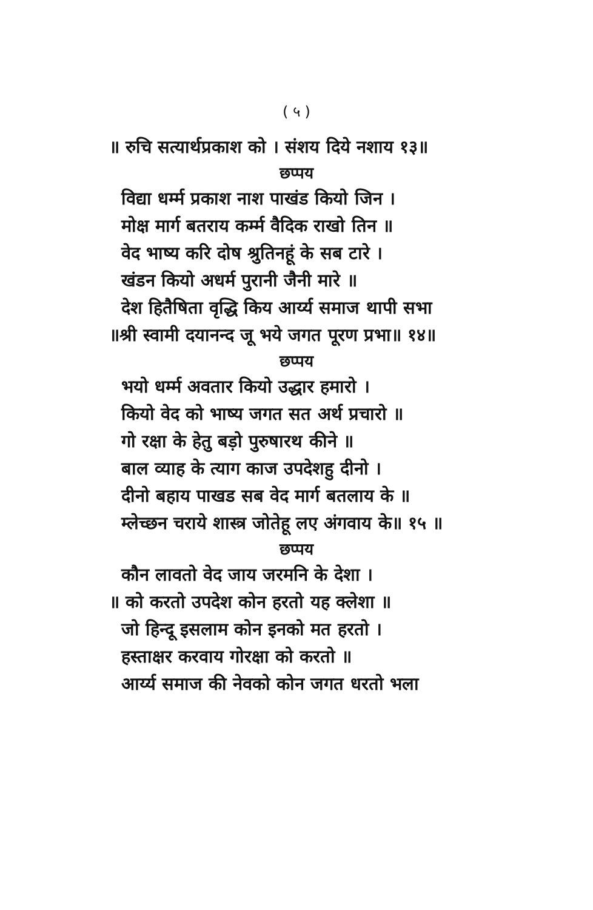( ५ )
॥ रुचि सत्यार्थप्रकाश को । संशय दिये नशाय १३॥
छप्पय
विद्या धर्म्म प्रकाश नाश पाखंड कियो जिन ।
मोक्ष मार्ग बतराय कर्म्म वैदिक राखो तिन ॥
वेद भाष्य करि दोष श्रुतिनहूं के सब टारे ।
खंडन कियो अधर्म पुरानी जैनी मारे ॥
देश हितैषिता वृद्धि किय आर्य्य समाज थापी सभा
॥श्री स्वामी दयानन्द जू भये जगत पूरण प्रभा॥ १४॥
छप्पय
भयो धर्म्म अवतार कियो उद्धार हमारो ।
कियो वेद को भाष्य जगत सत अर्थ प्रचारो ॥
गो रक्षा के हेतु बड़ो पुरुषारथ कीने ॥
बाल व्याह के त्याग काज उपदेशहु दीनो ।
दीनो बहाय पाखड सब वेद मार्ग बतलाय के ॥
म्लेच्छन चराये शास्त्र जोतेहू लए अंगवाय के॥ १५ ॥
छप्पय
कौन लावतो वेद जाय जरमनि के देशा ।
॥ को करतो उपदेश कोन हरतो यह क्लेशा ॥
जो हिन्दू इसलाम कोन इनको मत हरतो ।
हस्ताक्षर करवाय गोरक्षा को करतो ॥
आर्य्य समाज की नेवको कोन जगत धरतो भला